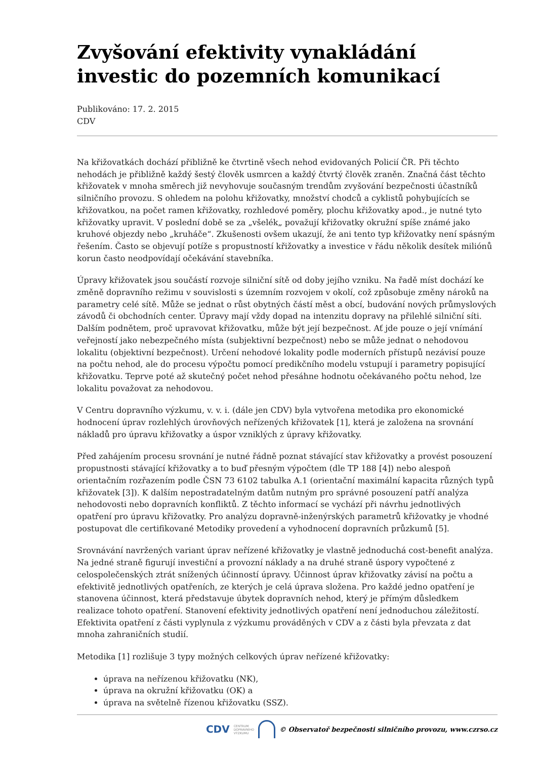Zvyšování efektivity vynakládání investic do pozemních komunikací
Publikováno: 17. 2. 2015
CDV
Na křižovatkách dochází přibližně ke čtvrtině všech nehod evidovaných Policií ČR. Při těchto nehodách je přibližně každý šestý člověk usmrcen a každý čtvrtý člověk zraněn. Značná část těchto křižovatek v mnoha směrech již nevyhovuje současným trendům zvyšování bezpečnosti účastníků silničního provozu. S ohledem na polohu křižovatky, množství chodců a cyklistů pohybujících se křižovatkou, na počet ramen křižovatky, rozhledové poměry, plochu křižovatky apod., je nutné tyto křižovatky upravit. V poslední době se za „všelék„ považují křižovatky okružní spíše známé jako kruhové objezdy nebo „kruháče“. Zkušenosti ovšem ukazují, že ani tento typ křižovatky není spásným řešením. Často se objevují potíže s propustností křižovatky a investice v řádu několik desítek miliónů korun často neodpovídají očekávání stavebníka.
Úpravy křižovatek jsou součástí rozvoje silniční sítě od doby jejího vzniku. Na řadě míst dochází ke změně dopravního režimu v souvislosti s územním rozvojem v okolí, což způsobuje změny nároků na parametry celé sítě. Může se jednat o růst obytných částí měst a obcí, budování nových průmyslových závodů či obchodních center. Úpravy mají vždy dopad na intenzitu dopravy na přilehlé silniční síti. Dalším podnětem, proč upravovat křižovatku, může být její bezpečnost. Ať jde pouze o její vnímání veřejností jako nebezpečného místa (subjektivní bezpečnost) nebo se může jednat o nehodovou lokalitu (objektivní bezpečnost). Určení nehodové lokality podle moderních přístupů nezávisí pouze na počtu nehod, ale do procesu výpočtu pomocí predikčního modelu vstupují i parametry popisující křižovatku. Teprve poté až skutečný počet nehod přesáhne hodnotu očekávaného počtu nehod, lze lokalitu považovat za nehodovou.
V Centru dopravního výzkumu, v. v. i. (dále jen CDV) byla vytvořena metodika pro ekonomické hodnocení úprav rozlehlých úrovňových neřízených křižovatek [1], která je založena na srovnání nákladů pro úpravu křižovatky a úspor vzniklých z úpravy křižovatky.
Před zahájením procesu srovnání je nutné řádně poznat stávající stav křižovatky a provést posouzení propustnosti stávající křižovatky a to buď přesným výpočtem (dle TP 188 [4]) nebo alespoň orientačním rozřazením podle ČSN 73 6102 tabulka A.1 (orientační maximální kapacita různých typů křižovatek [3]). K dalším nepostradatelným datům nutným pro správné posouzení patří analýza nehodovosti nebo dopravních konfliktů. Z těchto informací se vychází při návrhu jednotlivých opatření pro úpravu křižovatky. Pro analýzu dopravně-inženýrských parametrů křižovatky je vhodné postupovat dle certifikované Metodiky provedení a vyhodnocení dopravních průzkumů [5].
Srovnávání navržených variant úprav neřízené křižovatky je vlastně jednoduchá cost-benefit analýza. Na jedné straně figurují investiční a provozní náklady a na druhé straně úspory vypočtené z celospolečenských ztrát snížených účinností úpravy. Účinnost úprav křižovatky závisí na počtu a efektivitě jednotlivých opatřeních, ze kterých je celá úprava složena. Pro každé jedno opatření je stanovena účinnost, která představuje úbytek dopravních nehod, který je přímým důsledkem realizace tohoto opatření. Stanovení efektivity jednotlivých opatření není jednoduchou záležitostí. Efektivita opatření z části vyplynula z výzkumu prováděných v CDV a z části byla převzata z dat mnoha zahraničních studií.
Metodika [1] rozlišuje 3 typy možných celkových úprav neřízené křižovatky:
úprava na neřízenou křižovatku (NK),
úprava na okružní křižovatku (OK) a
úprava na světelně řízenou křižovatku (SSZ).
CDV CENTRUM
DOPRAVNÍHO
VÝZKUMU © Observatoř bezpečnosti silničního provozu, www.czrso.cz